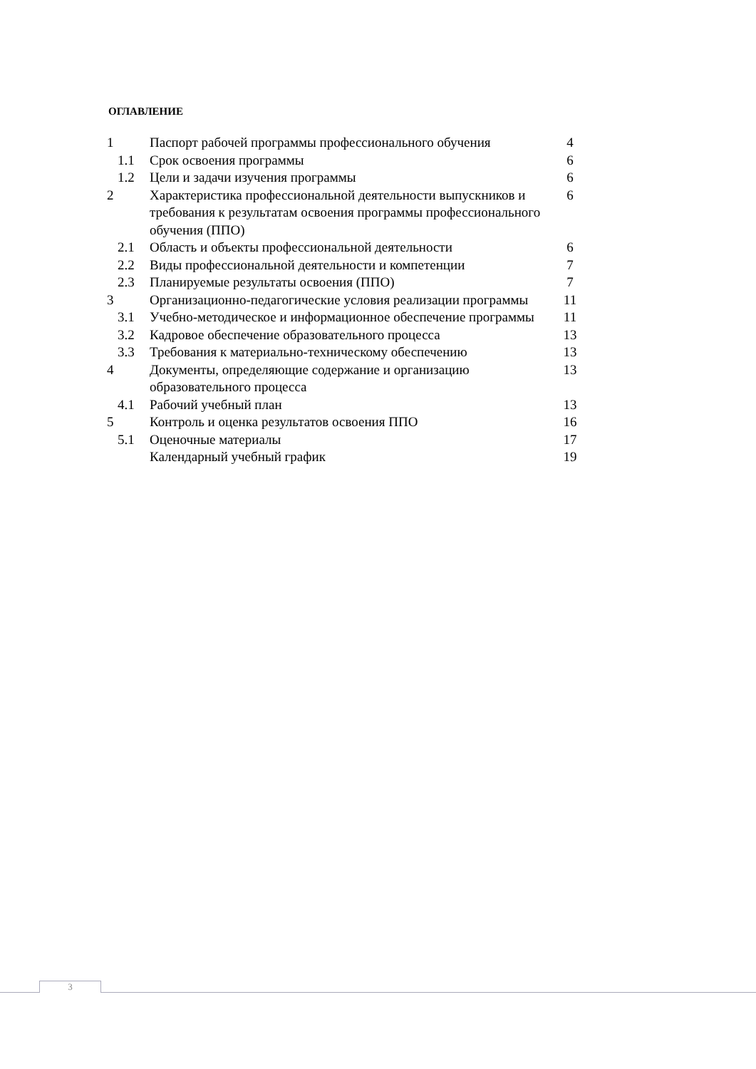ОГЛАВЛЕНИЕ
| 1 | Паспорт рабочей программы профессионального обучения | 4 |
| 1.1 | Срок освоения программы | 6 |
| 1.2 | Цели и задачи изучения программы | 6 |
| 2 | Характеристика профессиональной деятельности выпускников и требования к результатам освоения программы профессионального обучения (ППО) | 6 |
| 2.1 | Область и объекты профессиональной деятельности | 6 |
| 2.2 | Виды профессиональной деятельности и компетенции | 7 |
| 2.3 | Планируемые результаты освоения (ППО) | 7 |
| 3 | Организационно-педагогические условия реализации программы | 11 |
| 3.1 | Учебно-методическое и информационное обеспечение программы | 11 |
| 3.2 | Кадровое обеспечение образовательного процесса | 13 |
| 3.3 | Требования к материально-техническому обеспечению | 13 |
| 4 | Документы, определяющие содержание и организацию образовательного процесса | 13 |
| 4.1 | Рабочий учебный план | 13 |
| 5 | Контроль и оценка результатов освоения ППО | 16 |
| 5.1 | Оценочные материалы | 17 |
| | Календарный учебный график | 19 |
3